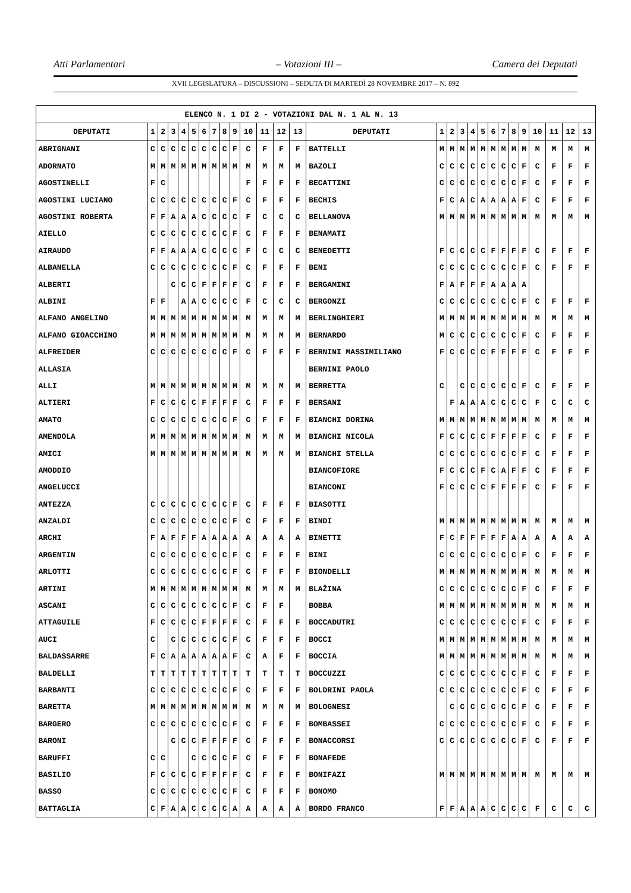Atti Parlamentari – Votazioni III – Camera dei Deputati
XVII LEGISLATURA – DISCUSSIONI – SEDUTA DI MARTEDÌ 28 NOVEMBRE 2017 – N. 892
| ELENCO N. 1 DI 2 - VOTAZIONI DAL N. 1 AL N. 13 | | | | | | | | | | | | | | | | | | | | | | | | | | | |
| --- | --- | --- | --- | --- | --- | --- | --- | --- | --- | --- | --- | --- | --- | --- | --- | --- | --- | --- | --- | --- | --- | --- | --- | --- | --- | --- | --- |
| DEPUTATI | 1 | 2 | 3 | 4 | 5 | 6 | 7 | 8 | 9 | 10 | 11 | 12 | 13 | DEPUTATI | 1 | 2 | 3 | 4 | 5 | 6 | 7 | 8 | 9 | 10 | 11 | 12 | 13 |
| ABRIGNANI | C | C | C | C | C | C | C | C | F | C | F | F | F | BATTELLI | M | M | M | M | M | M | M | M | M | M | M | M | M |
| ADORNATO | M | M | M | M | M | M | M | M | M | M | M | M | M | BAZOLI | C | C | C | C | C | C | C | C | F | C | F | F | F |
| AGOSTINELLI | F | C | | | | | | | | F | F | F | F | BECATTINI | C | C | C | C | C | C | C | C | F | C | F | F | F |
| AGOSTINI LUCIANO | C | C | C | C | C | C | C | C | F | C | F | F | F | BECHIS | F | C | A | C | A | A | A | A | F | C | F | F | F |
| AGOSTINI ROBERTA | F | F | A | A | A | C | C | C | C | F | C | C | C | BELLANOVA | M | M | M | M | M | M | M | M | M | M | M | M | M |
| AIELLO | C | C | C | C | C | C | C | C | F | C | F | F | F | BENAMATI | | | | | | | | | | | | | |
| AIRAUDO | F | F | A | A | A | C | C | C | C | F | C | C | C | BENEDETTI | F | C | C | C | C | F | F | F | F | C | F | F | F |
| ALBANELLA | C | C | C | C | C | C | C | C | F | C | F | F | F | BENI | C | C | C | C | C | C | C | C | F | C | F | F | F |
| ALBERTI | | | C | C | C | F | F | F | F | C | F | F | F | BERGAMINI | F | A | F | F | F | A | A | A | A | | | | |
| ALBINI | F | F | | A | A | C | C | C | C | F | C | C | C | BERGONZI | C | C | C | C | C | C | C | C | F | C | F | F | F |
| ALFANO ANGELINO | M | M | M | M | M | M | M | M | M | M | M | M | M | BERLINGHIERI | M | M | M | M | M | M | M | M | M | M | M | M | M |
| ALFANO GIOACCHINO | M | M | M | M | M | M | M | M | M | M | M | M | M | BERNARDO | M | C | C | C | C | C | C | C | F | C | F | F | F |
| ALFREIDER | C | C | C | C | C | C | C | C | F | C | F | F | F | BERNINI MASSIMILIANO | F | C | C | C | C | F | F | F | F | C | F | F | F |
| ALLASIA | | | | | | | | | | | | | | BERNINI PAOLO | | | | | | | | | | | | | |
| ALLI | M | M | M | M | M | M | M | M | M | M | M | M | M | BERRETTA | C | | C | C | C | C | C | C | F | C | F | F | F |
| ALTIERI | F | C | C | C | C | F | F | F | F | C | F | F | F | BERSANI | | F | A | A | A | C | C | C | C | F | C | C | C |
| AMATO | C | C | C | C | C | C | C | C | F | C | F | F | F | BIANCHI DORINA | M | M | M | M | M | M | M | M | M | M | M | M | M |
| AMENDOLA | M | M | M | M | M | M | M | M | M | M | M | M | M | BIANCHI NICOLA | F | C | C | C | C | F | F | F | F | C | F | F | F |
| AMICI | M | M | M | M | M | M | M | M | M | M | M | M | M | BIANCHI STELLA | C | C | C | C | C | C | C | C | F | C | F | F | F |
| AMODDIO | | | | | | | | | | | | | | BIANCOFIORE | F | C | C | C | F | C | A | F | F | C | F | F | F |
| ANGELUCCI | | | | | | | | | | | | | | BIANCONI | F | C | C | C | C | F | F | F | F | C | F | F | F |
| ANTEZZA | C | C | C | C | C | C | C | C | F | C | F | F | F | BIASOTTI | | | | | | | | | | | | | |
| ANZALDI | C | C | C | C | C | C | C | C | F | C | F | F | F | BINDI | M | M | M | M | M | M | M | M | M | M | M | M | M |
| ARCHI | F | A | F | F | F | A | A | A | A | A | A | A | A | BINETTI | F | C | F | F | F | F | F | A | A | A | A | A | A |
| ARGENTIN | C | C | C | C | C | C | C | C | F | C | F | F | F | BINI | C | C | C | C | C | C | C | C | F | C | F | F | F |
| ARLOTTI | C | C | C | C | C | C | C | C | F | C | F | F | F | BIONDELLI | M | M | M | M | M | M | M | M | M | M | M | M | M |
| ARTINI | M | M | M | M | M | M | M | M | M | M | M | M | M | BLAŽINA | C | C | C | C | C | C | C | C | F | C | F | F | F |
| ASCANI | C | C | C | C | C | C | C | C | F | C | F | F | | BOBBA | M | M | M | M | M | M | M | M | M | M | M | M | M |
| ATTAGUILE | F | C | C | C | C | F | F | F | F | C | F | F | F | BOCCADUTRI | C | C | C | C | C | C | C | C | F | C | F | F | F |
| AUCI | C | | C | C | C | C | C | C | F | C | F | F | F | BOCCI | M | M | M | M | M | M | M | M | M | M | M | M | M |
| BALDASSARRE | F | C | A | A | A | A | A | A | F | C | A | F | F | BOCCIA | M | M | M | M | M | M | M | M | M | M | M | M | M |
| BALDELLI | T | T | T | T | T | T | T | T | T | T | T | T | T | BOCCUZZI | C | C | C | C | C | C | C | C | F | C | F | F | F |
| BARBANTI | C | C | C | C | C | C | C | C | F | C | F | F | F | BOLDRINI PAOLA | C | C | C | C | C | C | C | C | F | C | F | F | F |
| BARETTA | M | M | M | M | M | M | M | M | M | M | M | M | M | BOLOGNESI | | C | C | C | C | C | C | C | F | C | F | F | F |
| BARGERO | C | C | C | C | C | C | C | C | F | C | F | F | F | BOMBASSEI | C | C | C | C | C | C | C | C | F | C | F | F | F |
| BARONI | | | C | C | C | F | F | F | F | C | F | F | F | BONACCORSI | C | C | C | C | C | C | C | C | F | C | F | F | F |
| BARUFFI | C | C | | | C | C | C | C | F | C | F | F | F | BONAFEDE | | | | | | | | | | | | | |
| BASILIO | F | C | C | C | C | F | F | F | F | C | F | F | F | BONIFAZI | M | M | M | M | M | M | M | M | M | M | M | M | M |
| BASSO | C | C | C | C | C | C | C | C | F | C | F | F | F | BONOMO | | | | | | | | | | | | | |
| BATTAGLIA | C | F | A | A | C | C | C | C | A | A | A | A | A | BORDO FRANCO | F | F | A | A | A | C | C | C | C | F | C | C | C |